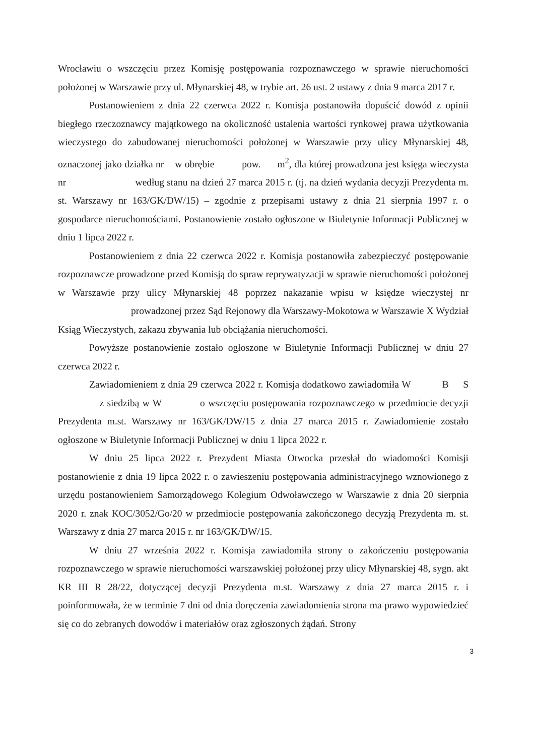Wrocławiu o wszczęciu przez Komisję postępowania rozpoznawczego w sprawie nieruchomości położonej w Warszawie przy ul. Młynarskiej 48, w trybie art. 26 ust. 2 ustawy z dnia 9 marca 2017 r.
Postanowieniem z dnia 22 czerwca 2022 r. Komisja postanowiła dopuścić dowód z opinii biegłego rzeczoznawcy majątkowego na okoliczność ustalenia wartości rynkowej prawa użytkowania wieczystego do zabudowanej nieruchomości położonej w Warszawie przy ulicy Młynarskiej 48, oznaczonej jako działka nr w obrębie pow. m<sup>2</sup>, dla której prowadzona jest księga wieczysta nr według stanu na dzień 27 marca 2015 r. (tj. na dzień wydania decyzji Prezydenta m. st. Warszawy nr 163/GK/DW/15) – zgodnie z przepisami ustawy z dnia 21 sierpnia 1997 r. o gospodarce nieruchomościami. Postanowienie zostało ogłoszone w Biuletynie Informacji Publicznej w dniu 1 lipca 2022 r.
Postanowieniem z dnia 22 czerwca 2022 r. Komisja postanowiła zabezpieczyć postępowanie rozpoznawcze prowadzone przed Komisją do spraw reprywatyzacji w sprawie nieruchomości położonej w Warszawie przy ulicy Młynarskiej 48 poprzez nakazanie wpisu w księdze wieczystej nr prowadzonej przez Sąd Rejonowy dla Warszawy-Mokotowa w Warszawie X Wydział Ksiąg Wieczystych, zakazu zbywania lub obciążania nieruchomości.
Powyższe postanowienie zostało ogłoszone w Biuletynie Informacji Publicznej w dniu 27 czerwca 2022 r.
Zawiadomieniem z dnia 29 czerwca 2022 r. Komisja dodatkowo zawiadomiła W B S z siedzibą w W o wszczęciu postępowania rozpoznawczego w przedmiocie decyzji Prezydenta m.st. Warszawy nr 163/GK/DW/15 z dnia 27 marca 2015 r. Zawiadomienie zostało ogłoszone w Biuletynie Informacji Publicznej w dniu 1 lipca 2022 r.
W dniu 25 lipca 2022 r. Prezydent Miasta Otwocka przesłał do wiadomości Komisji postanowienie z dnia 19 lipca 2022 r. o zawieszeniu postępowania administracyjnego wznowionego z urzędu postanowieniem Samorządowego Kolegium Odwoławczego w Warszawie z dnia 20 sierpnia 2020 r. znak KOC/3052/Go/20 w przedmiocie postępowania zakończonego decyzją Prezydenta m. st. Warszawy z dnia 27 marca 2015 r. nr 163/GK/DW/15.
W dniu 27 września 2022 r. Komisja zawiadomiła strony o zakończeniu postępowania rozpoznawczego w sprawie nieruchomości warszawskiej położonej przy ulicy Młynarskiej 48, sygn. akt KR III R 28/22, dotyczącej decyzji Prezydenta m.st. Warszawy z dnia 27 marca 2015 r. i poinformowała, że w terminie 7 dni od dnia doręczenia zawiadomienia strona ma prawo wypowiedzieć się co do zebranych dowodów i materiałów oraz zgłoszonych żądań. Strony
3